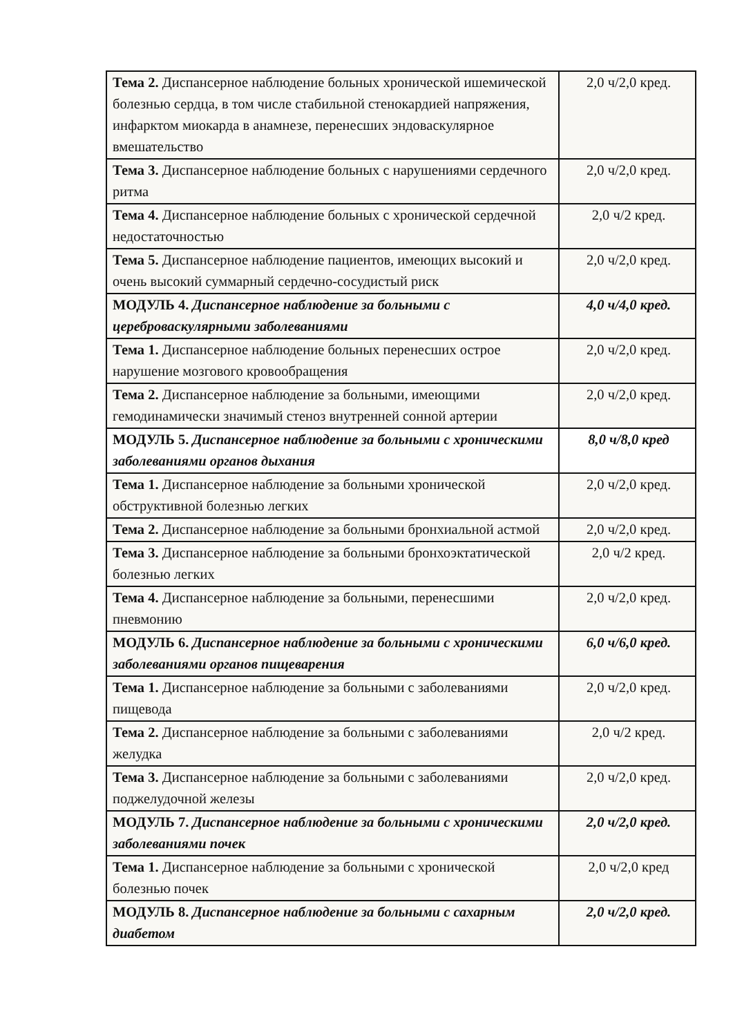| Тема 2. Диспансерное наблюдение больных хронической ишемической болезнью сердца, в том числе стабильной стенокардией напряжения, инфарктом миокарда в анамнезе, перенесших эндоваскулярное вмешательство | 2,0 ч/2,0 кред. |
| Тема 3. Диспансерное наблюдение больных с нарушениями сердечного ритма | 2,0 ч/2,0 кред. |
| Тема 4. Диспансерное наблюдение больных с хронической сердечной недостаточностью | 2,0 ч/2 кред. |
| Тема 5. Диспансерное наблюдение пациентов, имеющих высокий и очень высокий суммарный сердечно-сосудистый риск | 2,0 ч/2,0 кред. |
| МОДУЛЬ 4. Диспансерное наблюдение за больными с цереброваскулярными заболеваниями | 4,0 ч/4,0 кред. |
| Тема 1. Диспансерное наблюдение больных перенесших острое нарушение мозгового кровообращения | 2,0 ч/2,0 кред. |
| Тема 2. Диспансерное наблюдение за больными, имеющими гемодинамически значимый стеноз внутренней сонной артерии | 2,0 ч/2,0 кред. |
| МОДУЛЬ 5. Диспансерное наблюдение за больными с хроническими заболеваниями органов дыхания | 8,0 ч/8,0 кред |
| Тема 1. Диспансерное наблюдение за больными хронической обструктивной болезнью легких | 2,0 ч/2,0 кред. |
| Тема 2. Диспансерное наблюдение за больными бронхиальной астмой | 2,0 ч/2,0 кред. |
| Тема 3. Диспансерное наблюдение за больными бронхоэктатической болезнью легких | 2,0 ч/2 кред. |
| Тема 4. Диспансерное наблюдение за больными, перенесшими пневмонию | 2,0 ч/2,0 кред. |
| МОДУЛЬ 6. Диспансерное наблюдение за больными с хроническими заболеваниями органов пищеварения | 6,0 ч/6,0 кред. |
| Тема 1. Диспансерное наблюдение за больными с заболеваниями пищевода | 2,0 ч/2,0 кред. |
| Тема 2. Диспансерное наблюдение за больными с заболеваниями желудка | 2,0 ч/2 кред. |
| Тема 3. Диспансерное наблюдение за больными с заболеваниями поджелудочной железы | 2,0 ч/2,0 кред. |
| МОДУЛЬ 7. Диспансерное наблюдение за больными с хроническими заболеваниями почек | 2,0 ч/2,0 кред. |
| Тема 1. Диспансерное наблюдение за больными с хронической болезнью почек | 2,0 ч/2,0 кред |
| МОДУЛЬ 8. Диспансерное наблюдение за больными с сахарным диабетом | 2,0 ч/2,0 кред. |